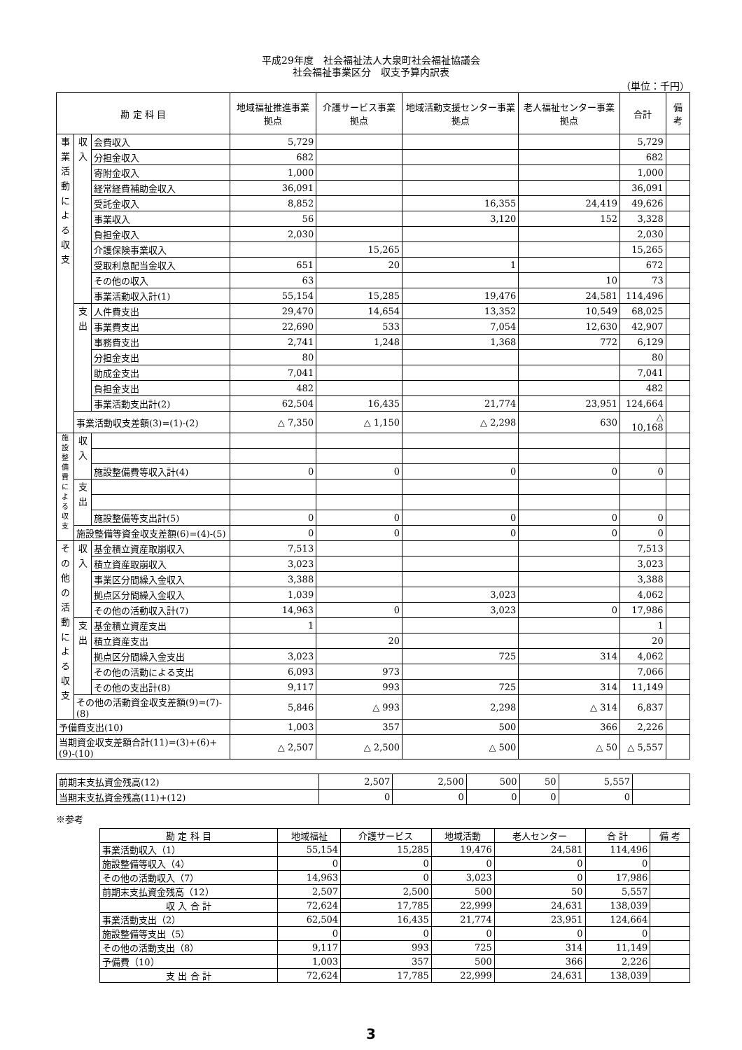平成29年度　社会福祉法人大泉町社会福祉協議会
社会福祉事業区分　収支予算内訳表
（単位：千円）
| 勘 定 科 目 | | | 地域福祉推進事業拠点 | 介護サービス事業拠点 | 地域活動支援センター事業拠点 | 老人福祉センター事業拠点 | 合計 | 備 考 |
| --- | --- | --- | --- | --- | --- | --- | --- | --- |
| 事業活動による収支 | 収入 | 会費収入 | 5,729 | | | | 5,729 | |
| | | 分担金収入 | 682 | | | | 682 | |
| | | 寄附金収入 | 1,000 | | | | 1,000 | |
| | | 経常経費補助金収入 | 36,091 | | | | 36,091 | |
| | | 受託金収入 | 8,852 | | 16,355 | 24,419 | 49,626 | |
| | | 事業収入 | 56 | | 3,120 | 152 | 3,328 | |
| | | 負担金収入 | 2,030 | | | | 2,030 | |
| | | 介護保険事業収入 | | 15,265 | | | 15,265 | |
| | | 受取利息配当金収入 | 651 | 20 | 1 | | 672 | |
| | | その他の収入 | 63 | | | 10 | 73 | |
| | | 事業活動収入計(1) | 55,154 | 15,285 | 19,476 | 24,581 | 114,496 | |
| | 支出 | 人件費支出 | 29,470 | 14,654 | 13,352 | 10,549 | 68,025 | |
| | | 事業費支出 | 22,690 | 533 | 7,054 | 12,630 | 42,907 | |
| | | 事務費支出 | 2,741 | 1,248 | 1,368 | 772 | 6,129 | |
| | | 分担金支出 | 80 | | | | 80 | |
| | | 助成金支出 | 7,041 | | | | 7,041 | |
| | | 負担金支出 | 482 | | | | 482 | |
| | | 事業活動支出計(2) | 62,504 | 16,435 | 21,774 | 23,951 | 124,664 | |
| | 事業活動収支差額(3)=(1)-(2) | | △ 7,350 | △ 1,150 | △ 2,298 | 630 | △ 10,168 | |
| 施設整備費による収支 | 収入 | | | | | | | |
| | | 施設整備費等収入計(4) | 0 | 0 | 0 | 0 | 0 | |
| | 支出 | | | | | | | |
| | | 施設整備等支出計(5) | 0 | 0 | 0 | 0 | 0 | |
| | 施設整備等資金収支差額(6)=(4)-(5) | | 0 | 0 | 0 | 0 | 0 | |
| その他の活動による収支 | 収入 | 基金積立資産取崩収入 | 7,513 | | | | 7,513 | |
| | | 積立資産取崩収入 | 3,023 | | | | 3,023 | |
| | | 事業区分間繰入金収入 | 3,388 | | | | 3,388 | |
| | | 拠点区分間繰入金収入 | 1,039 | | 3,023 | | 4,062 | |
| | | その他の活動収入計(7) | 14,963 | 0 | 3,023 | 0 | 17,986 | |
| | 支出 | 基金積立資産支出 | 1 | | | | 1 | |
| | | 積立資産支出 | | 20 | | | 20 | |
| | | 拠点区分間繰入金支出 | 3,023 | | 725 | 314 | 4,062 | |
| | | その他の活動による支出 | 6,093 | 973 | | | 7,066 | |
| | | その他の支出計(8) | 9,117 | 993 | 725 | 314 | 11,149 | |
| | その他の活動資金収支差額(9)=(7)-(8) | | 5,846 | △ 993 | 2,298 | △ 314 | 6,837 | |
| 予備費支出(10) | | | 1,003 | 357 | 500 | 366 | 2,226 | |
| 当期資金収支差額合計(11)=(3)+(6)+(9)-(10) | | | △ 2,507 | △ 2,500 | △ 500 | △ 50 | △ 5,557 | |
| 前期末支払資金残高(12) | 2,507 | 2,500 | 500 | 50 | 5,557 | |
| 当期末支払資金残高(11)+(12) | 0 | 0 | 0 | 0 | 0 | |
※参考
| 勘 定 科 目 | 地域福祉 | 介護サービス | 地域活動 | 老人センター | 合 計 | 備 考 |
| --- | --- | --- | --- | --- | --- | --- |
| 事業活動収入（1） | 55,154 | 15,285 | 19,476 | 24,581 | 114,496 | |
| 施設整備等収入（4） | 0 | 0 | 0 | 0 | 0 | |
| その他の活動収入（7） | 14,963 | 0 | 3,023 | 0 | 17,986 | |
| 前期末支払資金残高（12） | 2,507 | 2,500 | 500 | 50 | 5,557 | |
| 収 入 合 計 | 72,624 | 17,785 | 22,999 | 24,631 | 138,039 | |
| 事業活動支出（2） | 62,504 | 16,435 | 21,774 | 23,951 | 124,664 | |
| 施設整備等支出（5） | 0 | 0 | 0 | 0 | 0 | |
| その他の活動支出（8） | 9,117 | 993 | 725 | 314 | 11,149 | |
| 予備費（10） | 1,003 | 357 | 500 | 366 | 2,226 | |
| 支 出 合 計 | 72,624 | 17,785 | 22,999 | 24,631 | 138,039 | |
3